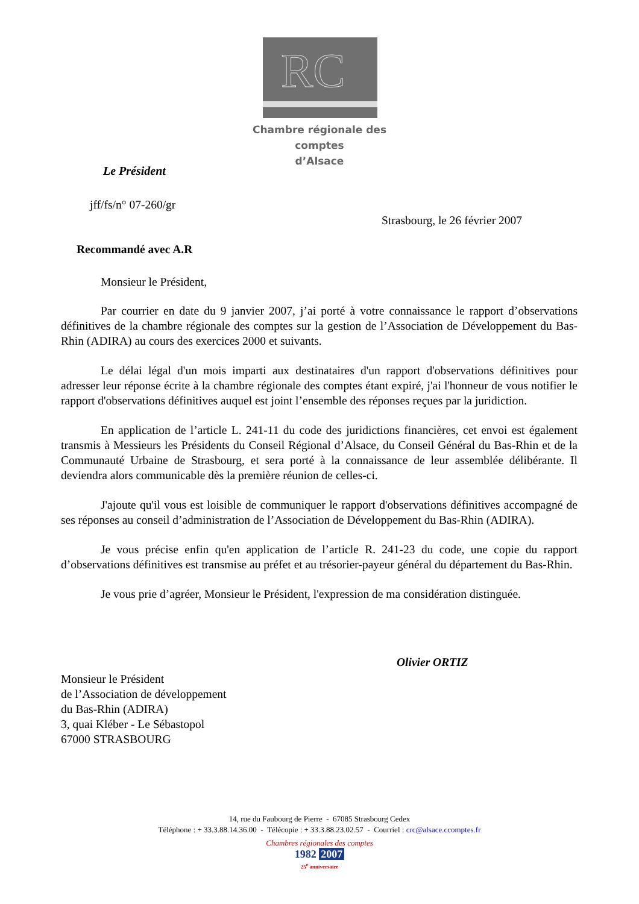RC
Chambre régionale des comptes
d’Alsace
Le Président
jff/fs/n° 07-260/gr
Strasbourg, le 26 février 2007
Recommandé avec A.R
Monsieur le Président,
Par courrier en date du 9 janvier 2007, j’ai porté à votre connaissance le rapport d’observations définitives de la chambre régionale des comptes sur la gestion de l’Association de Développement du Bas-Rhin (ADIRA) au cours des exercices 2000 et suivants.
Le délai légal d'un mois imparti aux destinataires d'un rapport d'observations définitives pour adresser leur réponse écrite à la chambre régionale des comptes étant expiré, j'ai l'honneur de vous notifier le rapport d'observations définitives auquel est joint l’ensemble des réponses reçues par la juridiction.
En application de l’article L. 241-11 du code des juridictions financières, cet envoi est également transmis à Messieurs les Présidents du Conseil Régional d’Alsace, du Conseil Général du Bas-Rhin et de la Communauté Urbaine de Strasbourg, et sera porté à la connaissance de leur assemblée délibérante. Il deviendra alors communicable dès la première réunion de celles-ci.
J'ajoute qu'il vous est loisible de communiquer le rapport d'observations définitives accompagné de ses réponses au conseil d’administration de l’Association de Développement du Bas-Rhin (ADIRA).
Je vous précise enfin qu'en application de l’article R. 241-23 du code, une copie du rapport d’observations définitives est transmise au préfet et au trésorier-payeur général du département du Bas-Rhin.
Je vous prie d’agréer, Monsieur le Président, l'expression de ma considération distinguée.
Olivier ORTIZ
Monsieur le Président
de l’Association de développement
du Bas-Rhin (ADIRA)
3, quai Kléber - Le Sébastopol
67000 STRASBOURG
14, rue du Faubourg de Pierre - 67085 Strasbourg Cedex
Téléphone : + 33.3.88.14.36.00 - Télécopie : + 33.3.88.23.02.57 - Courriel : crc@alsace.ccomptes.fr
Chambres régionales des comptes
1982 2007
25<sup>e</sup> anniversaire